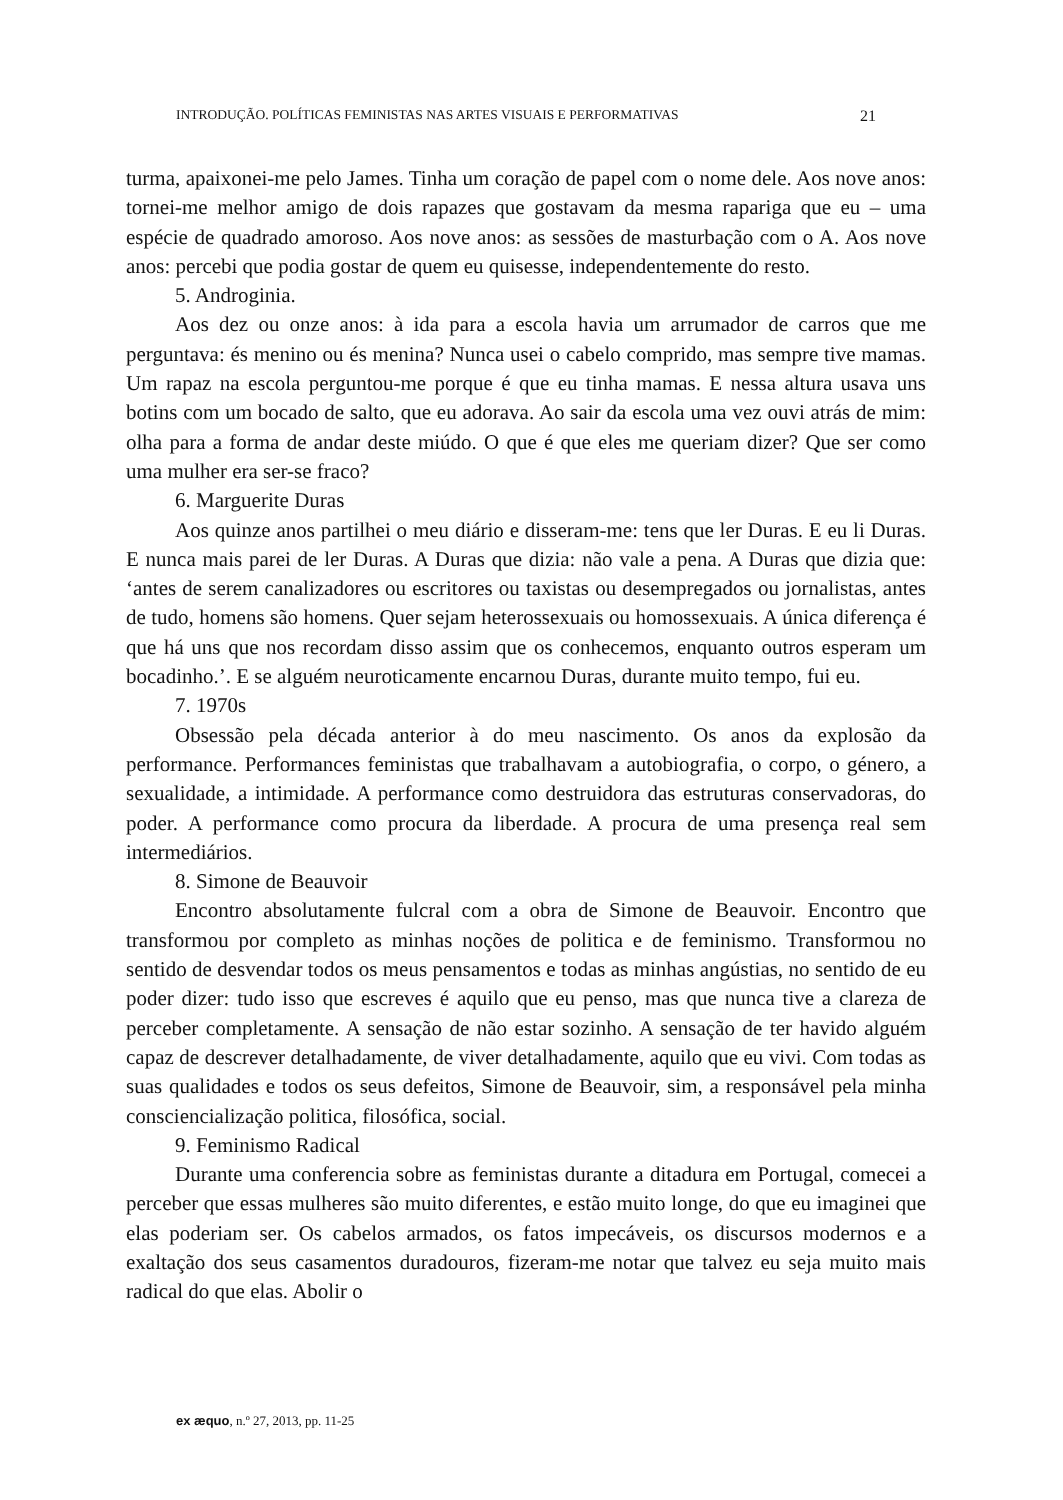INTRODUÇÃO. POLÍTICAS FEMINISTAS NAS ARTES VISUAIS E PERFORMATIVAS 21
turma, apaixonei-me pelo James. Tinha um coração de papel com o nome dele. Aos nove anos: tornei-me melhor amigo de dois rapazes que gostavam da mesma rapariga que eu – uma espécie de quadrado amoroso. Aos nove anos: as sessões de masturbação com o A. Aos nove anos: percebi que podia gostar de quem eu quisesse, independentemente do resto.
5. Androginia.
Aos dez ou onze anos: à ida para a escola havia um arrumador de carros que me perguntava: és menino ou és menina? Nunca usei o cabelo comprido, mas sempre tive mamas. Um rapaz na escola perguntou-me porque é que eu tinha mamas. E nessa altura usava uns botins com um bocado de salto, que eu adorava. Ao sair da escola uma vez ouvi atrás de mim: olha para a forma de andar deste miúdo. O que é que eles me queriam dizer? Que ser como uma mulher era ser-se fraco?
6. Marguerite Duras
Aos quinze anos partilhei o meu diário e disseram-me: tens que ler Duras. E eu li Duras. E nunca mais parei de ler Duras. A Duras que dizia: não vale a pena. A Duras que dizia que: ‘antes de serem canalizadores ou escritores ou taxistas ou desempregados ou jornalistas, antes de tudo, homens são homens. Quer sejam heterossexuais ou homossexuais. A única diferença é que há uns que nos recordam disso assim que os conhecemos, enquanto outros esperam um bocadinho.’. E se alguém neuroticamente encarnou Duras, durante muito tempo, fui eu.
7. 1970s
Obsessão pela década anterior à do meu nascimento. Os anos da explosão da performance. Performances feministas que trabalhavam a autobiografia, o corpo, o género, a sexualidade, a intimidade. A performance como destruidora das estruturas conservadoras, do poder. A performance como procura da liberdade. A procura de uma presença real sem intermediários.
8. Simone de Beauvoir
Encontro absolutamente fulcral com a obra de Simone de Beauvoir. Encontro que transformou por completo as minhas noções de politica e de feminismo. Transformou no sentido de desvendar todos os meus pensamentos e todas as minhas angústias, no sentido de eu poder dizer: tudo isso que escreves é aquilo que eu penso, mas que nunca tive a clareza de perceber completamente. A sensação de não estar sozinho. A sensação de ter havido alguém capaz de descrever detalhadamente, de viver detalhadamente, aquilo que eu vivi. Com todas as suas qualidades e todos os seus defeitos, Simone de Beauvoir, sim, a responsável pela minha consciencialização politica, filosófica, social.
9. Feminismo Radical
Durante uma conferencia sobre as feministas durante a ditadura em Portugal, comecei a perceber que essas mulheres são muito diferentes, e estão muito longe, do que eu imaginei que elas poderiam ser. Os cabelos armados, os fatos impecáveis, os discursos modernos e a exaltação dos seus casamentos duradouros, fizeram-me notar que talvez eu seja muito mais radical do que elas. Abolir o
ex æquo, n.º 27, 2013, pp. 11-25